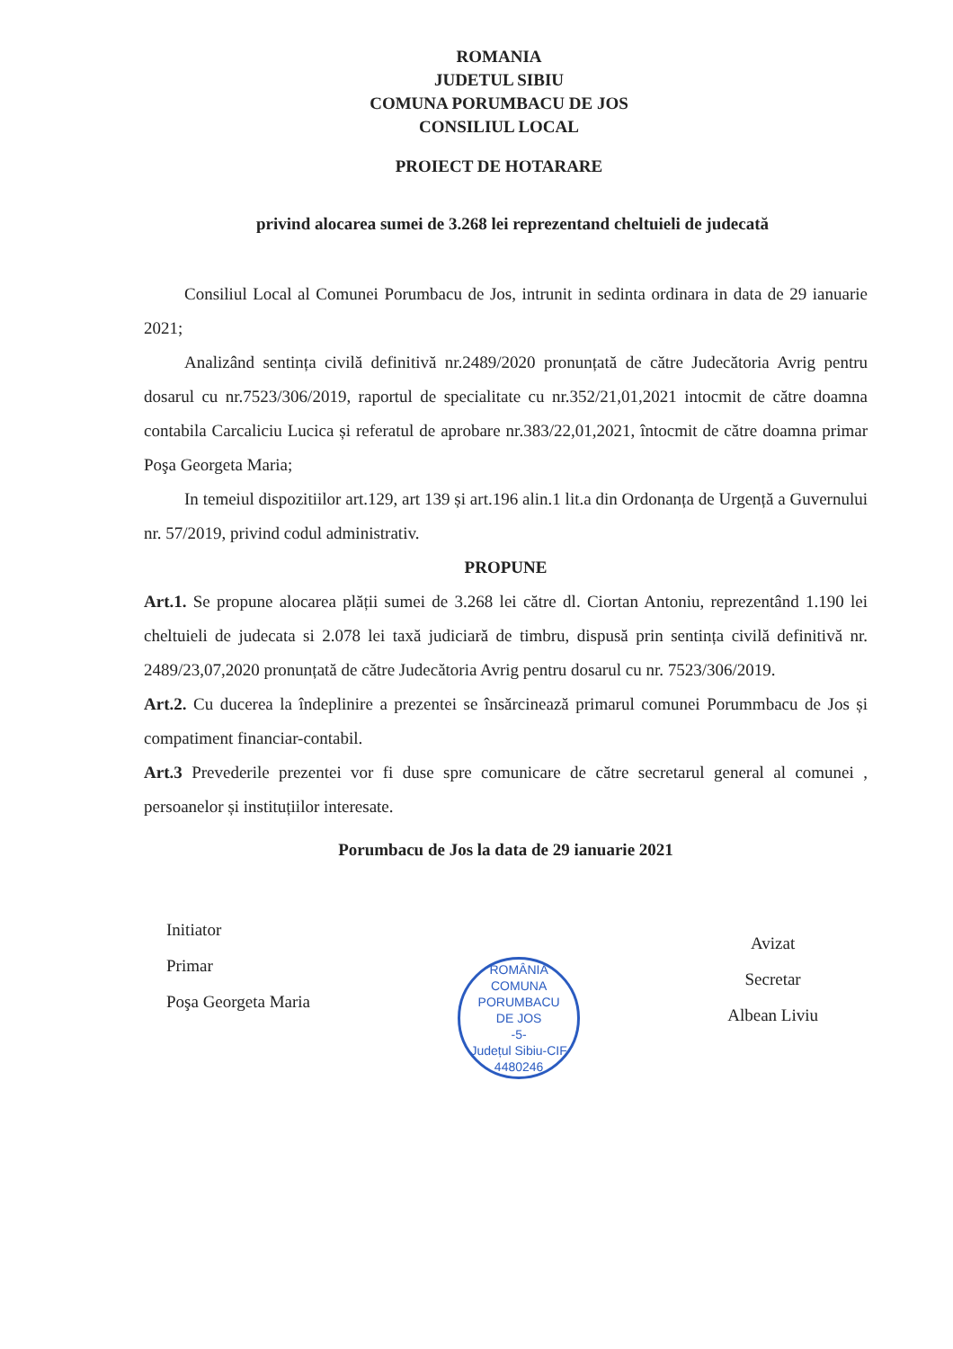ROMANIA
JUDETUL SIBIU
COMUNA PORUMBACU DE JOS
CONSILIUL LOCAL
PROIECT DE HOTARARE
privind alocarea sumei de 3.268 lei reprezentand cheltuieli de judecată
Consiliul Local al Comunei Porumbacu de Jos, intrunit in sedinta ordinara in data de 29 ianuarie 2021;
Analizând sentința civilă definitivă nr.2489/2020 pronunțată de către Judecătoria Avrig pentru dosarul cu nr.7523/306/2019, raportul de specialitate cu nr.352/21,01,2021 intocmit de către doamna contabila Carcaliciu Lucica și referatul de aprobare nr.383/22,01,2021, întocmit de către doamna primar Poşa Georgeta Maria;
In temeiul dispozitiilor art.129, art 139 și art.196 alin.1 lit.a din Ordonanța de Urgență a Guvernului nr. 57/2019, privind codul administrativ.
PROPUNE
Art.1. Se propune alocarea plății sumei de 3.268 lei către dl. Ciortan Antoniu, reprezentând 1.190 lei cheltuieli de judecata si 2.078 lei taxă judiciară de timbru, dispusă prin sentința civilă definitivă nr. 2489/23,07,2020 pronunțată de către Judecătoria Avrig pentru dosarul cu nr. 7523/306/2019.
Art.2. Cu ducerea la îndeplinire a prezentei se însărcinează primarul comunei Porummbacu de Jos și compatiment financiar-contabil.
Art.3 Prevederile prezentei vor fi duse spre comunicare de către secretarul general al comunei , persoanelor și instituțiilor interesate.
Porumbacu de Jos la data de 29 ianuarie 2021
Initiator
Primar
Poşa Georgeta Maria
ROMÂNIA
COMUNA
PORUMBACU
DE JOS
-5-
Județul Sibiu-CIF 4480246
Avizat
Secretar
Albean Liviu